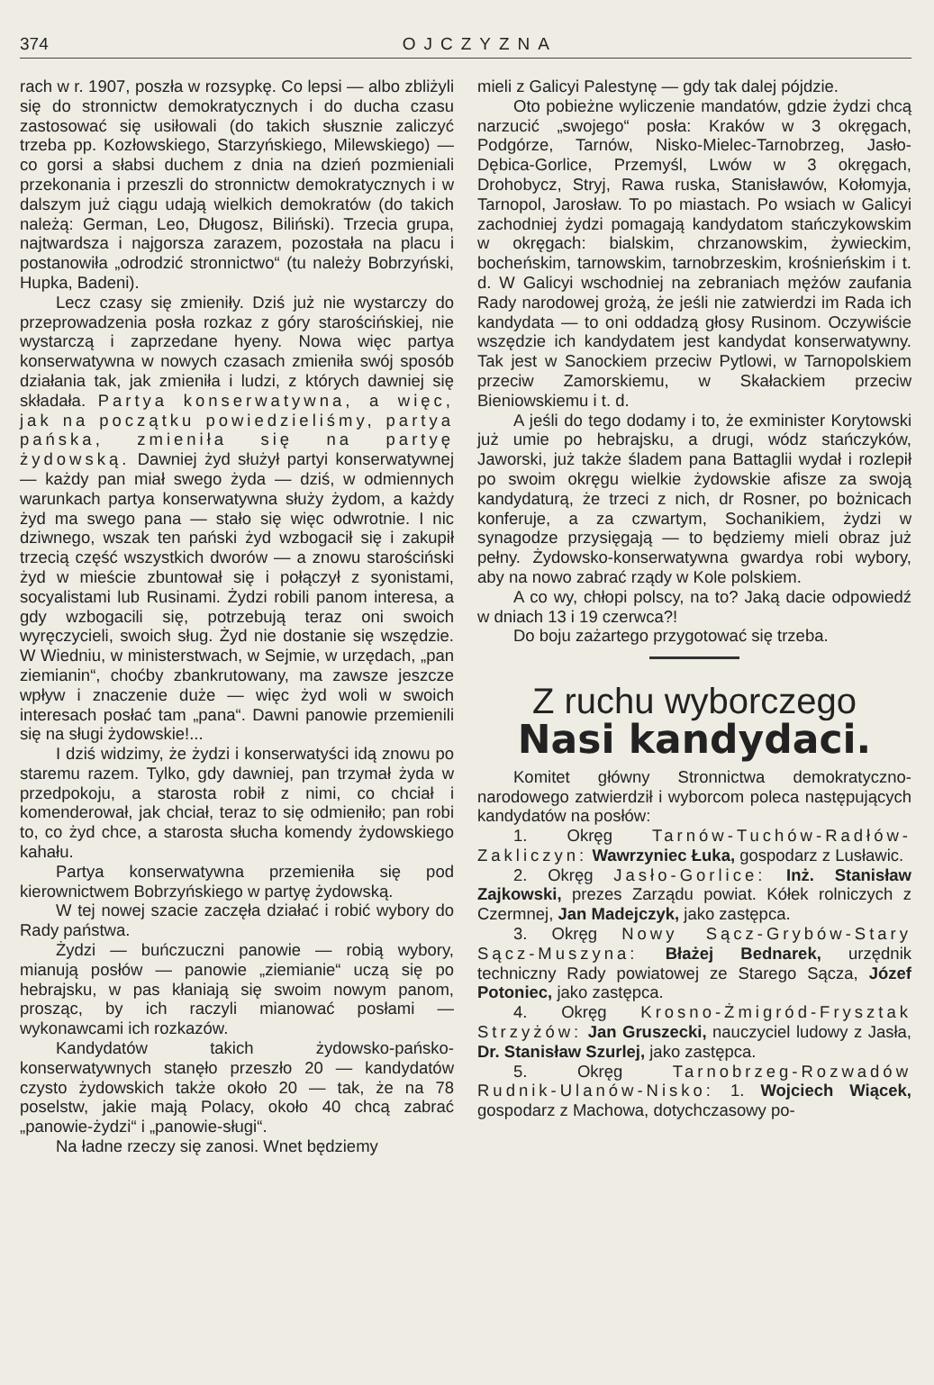374 OJCZYZNA
rach w r. 1907, poszła w rozsypkę. Co lepsi — albo zbliżyli się do stronnictw demokratycznych i do ducha czasu zastosować się usiłowali (do takich słusznie zaliczyć trzeba pp. Kozłowskiego, Starzyńskiego, Milewskiego) — co gorsi a słabsi duchem z dnia na dzień pozmieniali przekonania i przeszli do stronnictw demokratycznych i w dalszym już ciągu udają wielkich demokratów (do takich należą: German, Leo, Długosz, Biliński). Trzecia grupa, najtwardsza i najgorsza zarazem, pozostała na placu i postanowiła „odrodzić stronnictwo“ (tu należy Bobrzyński, Hupka, Badeni).
Lecz czasy się zmieniły. Dziś już nie wystarczy do przeprowadzenia posła rozkaz z góry starościńskiej, nie wystarczą i zaprzedane hyeny. Nowa więc partya konserwatywna w nowych czasach zmieniła swój sposób działania tak, jak zmieniła i ludzi, z których dawniej się składała. Partya konserwatywna, a więc, jak na początku powiedzieliśmy, partya pańska, zmieniła się na partyę żydowską. Dawniej żyd służył partyi konserwatywnej — każdy pan miał swego żyda — dziś, w odmiennych warunkach partya konserwatywna służy żydom, a każdy żyd ma swego pana — stało się więc odwrotnie. I nic dziwnego, wszak ten pański żyd wzbogacił się i zakupił trzecią część wszystkich dworów — a znowu starościński żyd w mieście zbuntował się i połączył z syonistami, socyalistami lub Rusinami. Żydzi robili panom interesa, a gdy wzbogacili się, potrzebują teraz oni swoich wyręczycieli, swoich sług. Żyd nie dostanie się wszędzie. W Wiedniu, w ministerstwach, w Sejmie, w urzędach, „pan ziemianin“, choćby zbankrutowany, ma zawsze jeszcze wpływ i znaczenie duże — więc żyd woli w swoich interesach posłać tam „pana“. Dawni panowie przemienili się na sługi żydowskie!...
I dziś widzimy, że żydzi i konserwatyści idą znowu po staremu razem. Tylko, gdy dawniej, pan trzymał żyda w przedpokoju, a starosta robił z nimi, co chciał i komenderował, jak chciał, teraz to się odmieniło; pan robi to, co żyd chce, a starosta słucha komendy żydowskiego kahału.
Partya konserwatywna przemieniła się pod kierownictwem Bobrzyńskiego w partyę żydowską.
W tej nowej szacie zaczęła działać i robić wybory do Rady państwa.
Żydzi — buńczuczni panowie — robią wybory, mianują posłów — panowie „ziemianie“ uczą się po hebrajsku, w pas kłaniają się swoim nowym panom, prosząc, by ich raczyli mianować posłami — wykonawcami ich rozkazów.
Kandydatów takich żydowsko-pańsko-konserwatywnych stanęło przeszło 20 — kandydatów czysto żydowskich także około 20 — tak, że na 78 poselstw, jakie mają Polacy, około 40 chcą zabrać „panowie-żydzi“ i „panowie-sługi“.
Na ładne rzeczy się zanosi. Wnet będziemy
mieli z Galicyi Palestynę — gdy tak dalej pójdzie.
Oto pobieżne wyliczenie mandatów, gdzie żydzi chcą narzucić „swojego“ posła: Kraków w 3 okręgach, Podgórze, Tarnów, Nisko-Mielec-Tarnobrzeg, Jasło-Dębica-Gorlice, Przemyśl, Lwów w 3 okręgach, Drohobycz, Stryj, Rawa ruska, Stanisławów, Kołomyja, Tarnopol, Jarosław. To po miastach. Po wsiach w Galicyi zachodniej żydzi pomagają kandydatom stańczykowskim w okręgach: bialskim, chrzanowskim, żywieckim, bocheńskim, tarnowskim, tarnobrzeskim, krośnieńskim i t. d. W Galicyi wschodniej na zebraniach mężów zaufania Rady narodowej grożą, że jeśli nie zatwierdzi im Rada ich kandydata — to oni oddadzą głosy Rusinom. Oczywiście wszędzie ich kandydatem jest kandydat konserwatywny. Tak jest w Sanockiem przeciw Pytlowi, w Tarnopolskiem przeciw Zamorskiemu, w Skałackiem przeciw Bieniowskiemu i t. d.
A jeśli do tego dodamy i to, że exminister Korytowski już umie po hebrajsku, a drugi, wódz stańczyków, Jaworski, już także śladem pana Battaglii wydał i rozlepił po swoim okręgu wielkie żydowskie afisze za swoją kandydaturą, że trzeci z nich, dr Rosner, po bożnicach konferuje, a za czwartym, Sochanikiem, żydzi w synagodze przysięgają — to będziemy mieli obraz już pełny. Żydowsko-konserwatywna gwardya robi wybory, aby na nowo zabrać rządy w Kole polskiem.
A co wy, chłopi polscy, na to? Jaką dacie odpowiedź w dniach 13 i 19 czerwca?!
Do boju zażartego przygotować się trzeba.
Z ruchu wyborczego
Nasi kandydaci.
Komitet główny Stronnictwa demokratyczno-narodowego zatwierdził i wyborcom poleca następujących kandydatów na posłów:
1. Okręg Tarnów-Tuchów-Radłów-Zakliczyn: Wawrzyniec Łuka, gospodarz z Lusławic.
2. Okręg Jasło-Gorlice: Inż. Stanisław Zajkowski, prezes Zarządu powiat. Kółek rolniczych z Czermnej, Jan Madejczyk, jako zastępca.
3. Okręg Nowy Sącz-Grybów-Stary Sącz-Muszyna: Błażej Bednarek, urzędnik techniczny Rady powiatowej ze Starego Sącza, Józef Potoniec, jako zastępca.
4. Okręg Krosno-Żmigród-Frysztak Strzyżów: Jan Gruszecki, nauczyciel ludowy z Jasła, Dr. Stanisław Szurlej, jako zastępca.
5. Okręg Tarnobrzeg-Rozwadów Rudnik-Ulanów-Nisko: 1. Wojciech Wiącek, gospodarz z Machowa, dotychczasowy po-